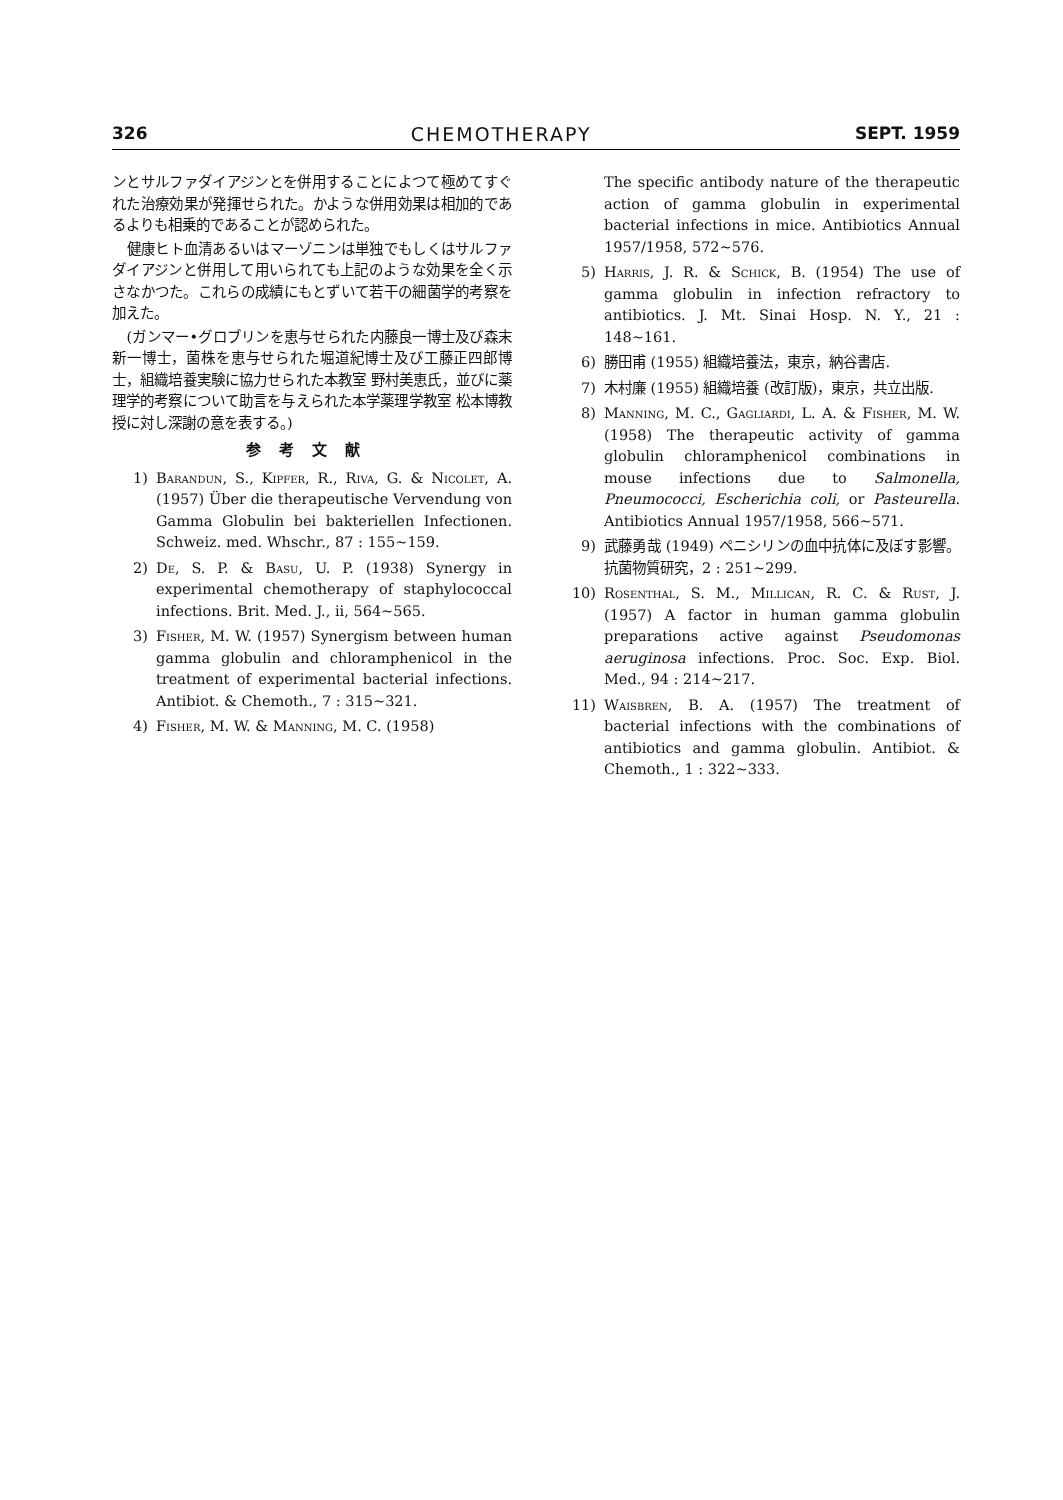326 CHEMOTHERAPY SEPT. 1959
ンとサルファダイアジンとを併用することによつて極めてすぐれた治療効果が発揮せられた。かような併用効果は相加的であるよりも相乗的であることが認められた。
 健康ヒト血清あるいはマーゾニンは単独でもしくはサルファダイアジンと併用して用いられても上記のような効果を全く示さなかつた。これらの成績にもとずいて若干の細菌学的考察を加えた。
 (ガンマー•グロブリンを恵与せられた内藤良一博士及び森末新一博士，菌株を恵与せられた堀道紀博士及び工藤正四郎博士，組織培養実験に協力せられた本教室 野村美恵氏，並びに薬理学的考察について助言を与えられた本学薬理学教室 松本博教授に対し深謝の意を表する。)
参考文献
1) Barandun, S., Kipfer, R., Riva, G. & Nicolet, A. (1957) Über die therapeutische Vervendung von Gamma Globulin bei bakteriellen Infectionen. Schweiz. med. Whschr., 87 : 155~159.
2) De, S. P. & Basu, U. P. (1938) Synergy in experimental chemotherapy of staphylococcal infections. Brit. Med. J., ii, 564~565.
3) Fisher, M. W. (1957) Synergism between human gamma globulin and chloramphenicol in the treatment of experimental bacterial infections. Antibiot. & Chemoth., 7 : 315~321.
4) Fisher, M. W. & Manning, M. C. (1958)
The specific antibody nature of the therapeutic action of gamma globulin in experimental bacterial infections in mice. Antibiotics Annual 1957/1958, 572~576.
5) Harris, J. R. & Schick, B. (1954) The use of gamma globulin in infection refractory to antibiotics. J. Mt. Sinai Hosp. N. Y., 21 : 148~161.
6) 勝田甫 (1955) 組織培養法，東京，納谷書店.
7) 木村廉 (1955) 組織培養 (改訂版)，東京，共立出版.
8) Manning, M. C., Gagliardi, L. A. & Fisher, M. W. (1958) The therapeutic activity of gamma globulin chloramphenicol combinations in mouse infections due to Salmonella, Pneumococci, Escherichia coli, or Pasteurella. Antibiotics Annual 1957/1958, 566~571.
9) 武藤勇哉 (1949) ペニシリンの血中抗体に及ぼす影響。抗菌物質研究，2 : 251~299.
10) Rosenthal, S. M., Millican, R. C. & Rust, J. (1957) A factor in human gamma globulin preparations active against Pseudomonas aeruginosa infections. Proc. Soc. Exp. Biol. Med., 94 : 214~217.
11) Waisbren, B. A. (1957) The treatment of bacterial infections with the combinations of antibiotics and gamma globulin. Antibiot. & Chemoth., 1 : 322~333.